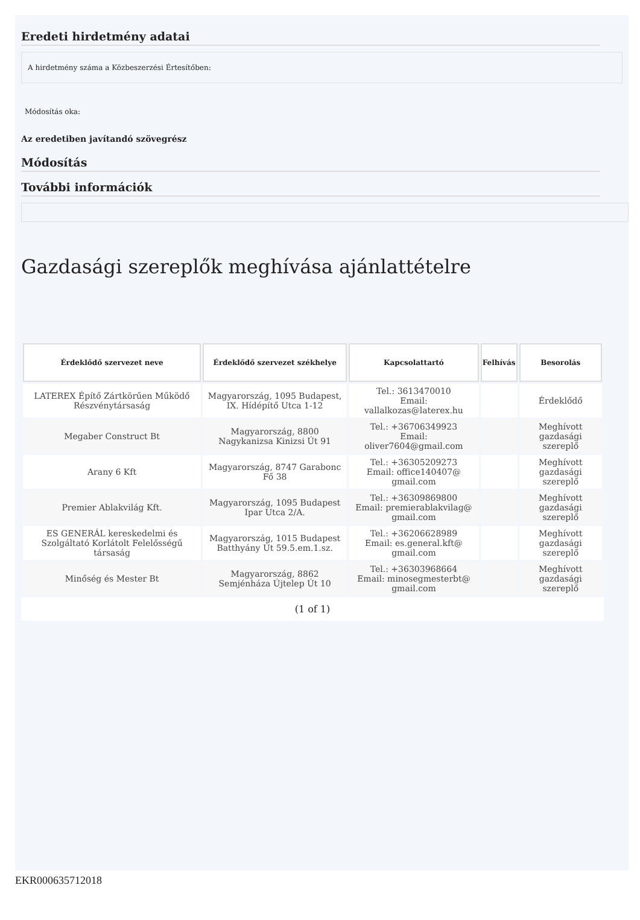Eredeti hirdetmény adatai
A hirdetmény száma a Közbeszerzési Értesítőben:
Módosítás oka:
Az eredetiben javítandó szövegrész
Módosítás
További információk
Gazdasági szereplők meghívása ajánlattételre
| Érdeklődő szervezet neve | Érdeklődő szervezet székhelye | Kapcsolattartó | Felhívás | Besorolás |
| --- | --- | --- | --- | --- |
| LATEREX Építő Zártkörűen Működő Részvénytársaság | Magyarország, 1095 Budapest, IX. Hídépítő Utca 1-12 | Tel.: 3613470010 Email: vallalkozas@laterex.hu | | Érdeklődő |
| Megaber Construct Bt | Magyarország, 8800 Nagykanizsa Kinizsi Út 91 | Tel.: +36706349923 Email: oliver7604@gmail.com | | Meghívott gazdasági szereplő |
| Arany 6 Kft | Magyarország, 8747 Garabonc Fő 38 | Tel.: +36305209273 Email: office140407@ gmail.com | | Meghívott gazdasági szereplő |
| Premier Ablakvilág Kft. | Magyarország, 1095 Budapest Ipar Utca 2/A. | Tel.: +36309869800 Email: premierablakvilag@ gmail.com | | Meghívott gazdasági szereplő |
| ES GENERÁL kereskedelmi és Szolgáltató Korlátolt Felelősségű társaság | Magyarország, 1015 Budapest Batthyány Út 59.5.em.1.sz. | Tel.: +36206628989 Email: es.general.kft@ gmail.com | | Meghívott gazdasági szereplő |
| Minőség és Mester Bt | Magyarország, 8862 Semjénháza Újtelep Út 10 | Tel.: +36303968664 Email: minosegmesterbt@ gmail.com | | Meghívott gazdasági szereplő |
(1 of 1)
EKR000635712018